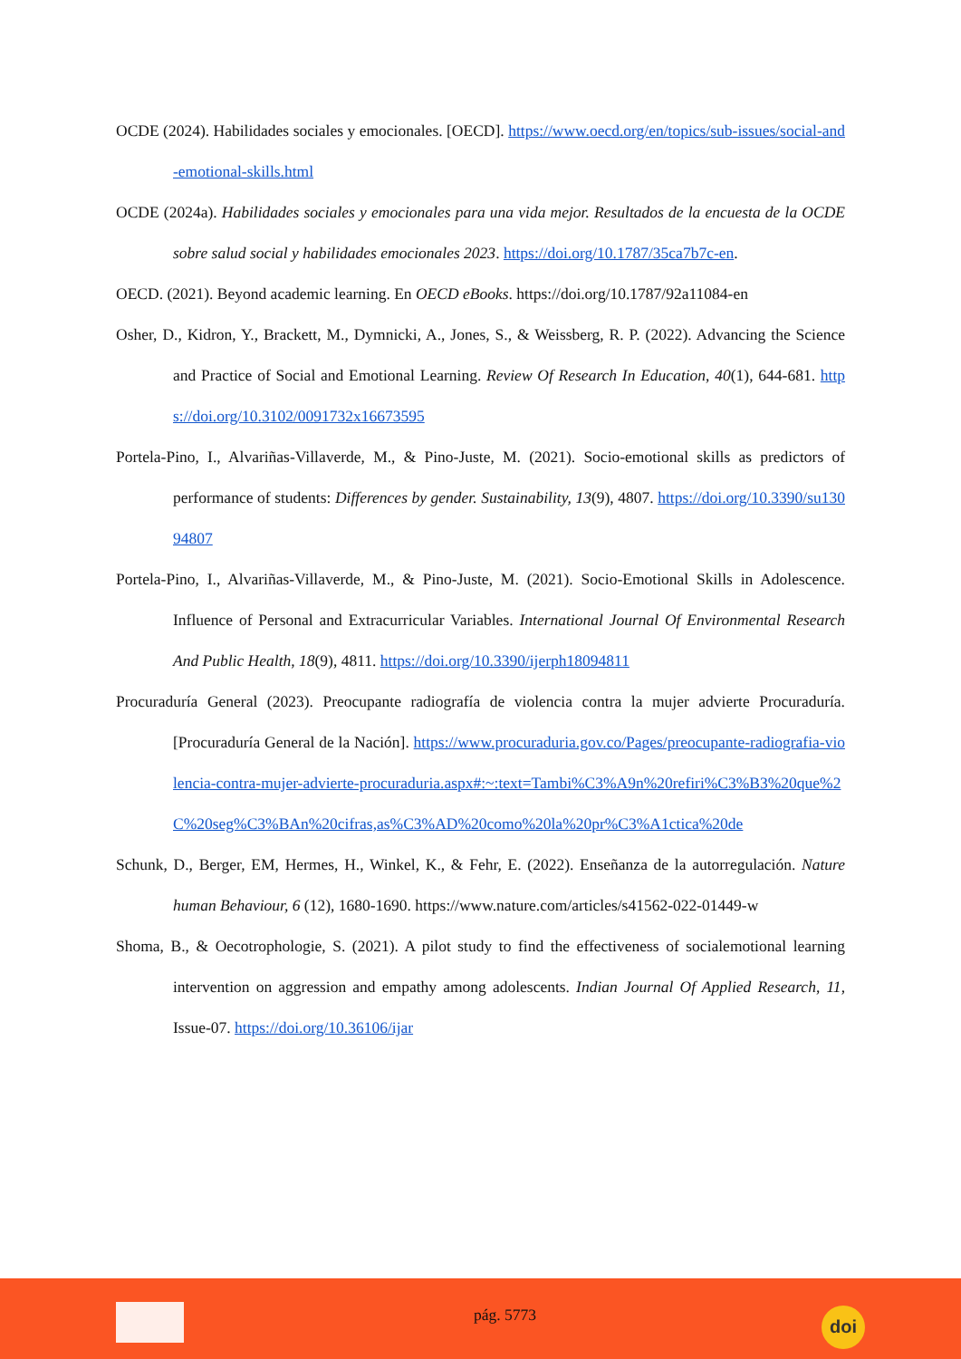OCDE (2024). Habilidades sociales y emocionales. [OECD]. https://www.oecd.org/en/topics/sub-issues/social-and-emotional-skills.html
OCDE (2024a). Habilidades sociales y emocionales para una vida mejor. Resultados de la encuesta de la OCDE sobre salud social y habilidades emocionales 2023. https://doi.org/10.1787/35ca7b7c-en.
OECD. (2021). Beyond academic learning. En OECD eBooks. https://doi.org/10.1787/92a11084-en
Osher, D., Kidron, Y., Brackett, M., Dymnicki, A., Jones, S., & Weissberg, R. P. (2022). Advancing the Science and Practice of Social and Emotional Learning. Review Of Research In Education, 40(1), 644-681. https://doi.org/10.3102/0091732x16673595
Portela-Pino, I., Alvariñas-Villaverde, M., & Pino-Juste, M. (2021). Socio-emotional skills as predictors of performance of students: Differences by gender. Sustainability, 13(9), 4807. https://doi.org/10.3390/su13094807
Portela-Pino, I., Alvariñas-Villaverde, M., & Pino-Juste, M. (2021). Socio-Emotional Skills in Adolescence. Influence of Personal and Extracurricular Variables. International Journal Of Environmental Research And Public Health, 18(9), 4811. https://doi.org/10.3390/ijerph18094811
Procuraduría General (2023). Preocupante radiografía de violencia contra la mujer advierte Procuraduría. [Procuraduría General de la Nación]. https://www.procuraduria.gov.co/Pages/preocupante-radiografia-violencia-contra-mujer-advierte-procuraduria.aspx#:~:text=Tambi%C3%A9n%20refiri%C3%B3%20que%2C%20seg%C3%BAn%20cifras,as%C3%AD%20como%20la%20pr%C3%A1ctica%20de
Schunk, D., Berger, EM, Hermes, H., Winkel, K., & Fehr, E. (2022). Enseñanza de la autorregulación. Nature human Behaviour, 6 (12), 1680-1690. https://www.nature.com/articles/s41562-022-01449-w
Shoma, B., & Oecotrophologie, S. (2021). A pilot study to find the effectiveness of socialemotional learning intervention on aggression and empathy among adolescents. Indian Journal Of Applied Research, 11, Issue-07. https://doi.org/10.36106/ijar
pág. 5773 doi